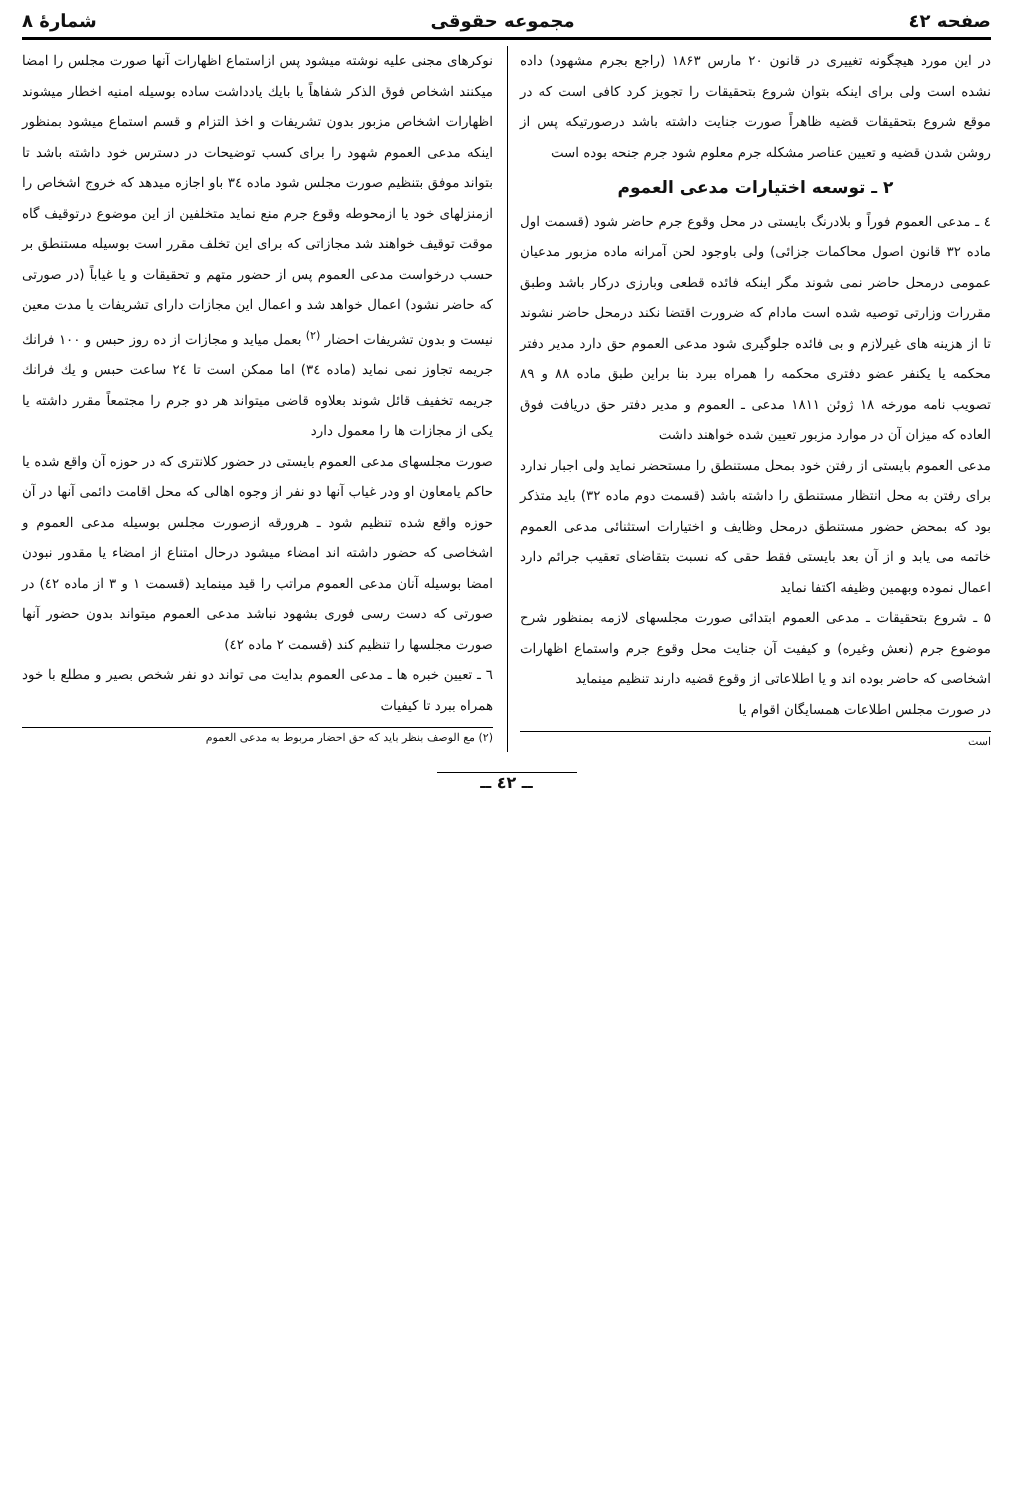صفحه ٤٢ مجموعه حقوقی شمارهٔ ۸
در این مورد هیچگونه تغییری در قانون ۲۰ مارس ۱۸۶۳ (راجع بجرم مشهود) داده نشده است ولی برای اینکه بتوان شروع بتحقیقات را تجویز کرد کافی است که در موقع شروع بتحقیقات قضیه ظاهراً صورت جنایت داشته باشد درصورتیکه پس از روشن شدن قضیه و تعیین عناصر مشکله جرم معلوم شود جرم جنحه بوده است
۲ ـ توسعه اختیارات مدعی العموم
٤ ـ مدعی العموم فوراً و بلادرنگ بایستی در محل وقوع جرم حاضر شود (قسمت اول ماده ۳۲ قانون اصول محاکمات جزائی) ولی باوجود لحن آمرانه ماده مزبور مدعیان عمومی درمحل حاضر نمی شوند مگر اینکه فائده قطعی وبارزی درکار باشد وطبق مقررات وزارتی توصیه شده است مادام که ضرورت اقتضا نکند درمحل حاضر نشوند تا از هزینه های غیرلازم و بی فائده جلوگیری شود مدعی العموم حق دارد مدیر دفتر محکمه یا یکنفر عضو دفتری محکمه را همراه ببرد بنا براین طبق ماده ۸۸ و ۸۹ تصویب نامه مورخه ۱۸ ژوئن ۱۸۱۱ مدعی ـ العموم و مدیر دفتر حق دریافت فوق العاده که میزان آن در موارد مزبور تعیین شده خواهند داشت
مدعی العموم بایستی از رفتن خود بمحل مستنطق را مستحضر نماید ولی اجبار ندارد برای رفتن به محل انتظار مستنطق را داشته باشد (قسمت دوم ماده ۳۲) باید متذکر بود که بمحض حضور مستنطق درمحل وظایف و اختیارات استثنائی مدعی العموم خاتمه می یابد و از آن بعد بایستی فقط حقی که نسبت بتقاضای تعقیب جرائم دارد اعمال نموده وبهمین وظیفه اکتفا نماید
۵ ـ شروع بتحقیقات ـ مدعی العموم ابتدائی صورت مجلسهای لازمه بمنظور شرح موضوع جرم (نعش وغیره) و کیفیت آن جنایت محل وقوع جرم واستماع اظهارات اشخاصی که حاضر بوده اند و یا اطلاعاتی از وقوع قضیه دارند تنظیم مینماید
در صورت مجلس اطلاعات همسایگان اقوام یا
است
نوکرهای مجنی علیه نوشته میشود پس ازاستماع اظهارات آنها صورت مجلس را امضا میکنند اشخاص فوق الذکر شفاهاً یا بایك یادداشت ساده بوسیله امنیه اخطار میشوند اظهارات اشخاص مزبور بدون تشریفات و اخذ التزام و قسم استماع میشود بمنظور اینکه مدعی العموم شهود را برای کسب توضیحات در دسترس خود داشته باشد تا بتواند موفق بتنظیم صورت مجلس شود ماده ۳٤ باو اجازه میدهد که خروج اشخاص را ازمنزلهای خود یا ازمحوطه وقوع جرم منع نماید متخلفین از این موضوع درتوقیف گاه موقت توقیف خواهند شد مجازاتی که برای این تخلف مقرر است بوسیله مستنطق بر حسب درخواست مدعی العموم پس از حضور متهم و تحقیقات و یا غیاباً (در صورتی که حاضر نشود) اعمال خواهد شد و اعمال این مجازات دارای تشریفات یا مدت معین نیست و بدون تشریفات احضار <sup>(۲)</sup> بعمل میاید و مجازات از ده روز حبس و ۱۰۰ فرانك جریمه تجاوز نمی نماید (ماده ۳٤) اما ممکن است تا ۲٤ ساعت حبس و یك فرانك جریمه تخفیف قائل شوند بعلاوه قاضی میتواند هر دو جرم را مجتمعاً مقرر داشته یا یکی از مجازات ها را معمول دارد
صورت مجلسهای مدعی العموم بایستی در حضور کلانتری که در حوزه آن واقع شده یا حاکم یامعاون او ودر غیاب آنها دو نفر از وجوه اهالی که محل اقامت دائمی آنها در آن حوزه واقع شده تنظیم شود ـ هرورقه ازصورت مجلس بوسیله مدعی العموم و اشخاصی که حضور داشته اند امضاء میشود درحال امتناع از امضاء یا مقدور نبودن امضا بوسیله آنان مدعی العموم مراتب را قید مینماید (قسمت ۱ و ۳ از ماده ٤۲) در صورتی که دست رسی فوری بشهود نباشد مدعی العموم میتواند بدون حضور آنها صورت مجلسها را تنظیم کند (قسمت ۲ ماده ٤۲)
٦ ـ تعیین خبره ها ـ مدعی العموم بدایت می تواند دو نفر شخص بصیر و مطلع با خود همراه ببرد تا کیفیات
(۲) مع الوصف بنظر باید که حق احضار مربوط به مدعی العموم
ــ ٤۲ ــ